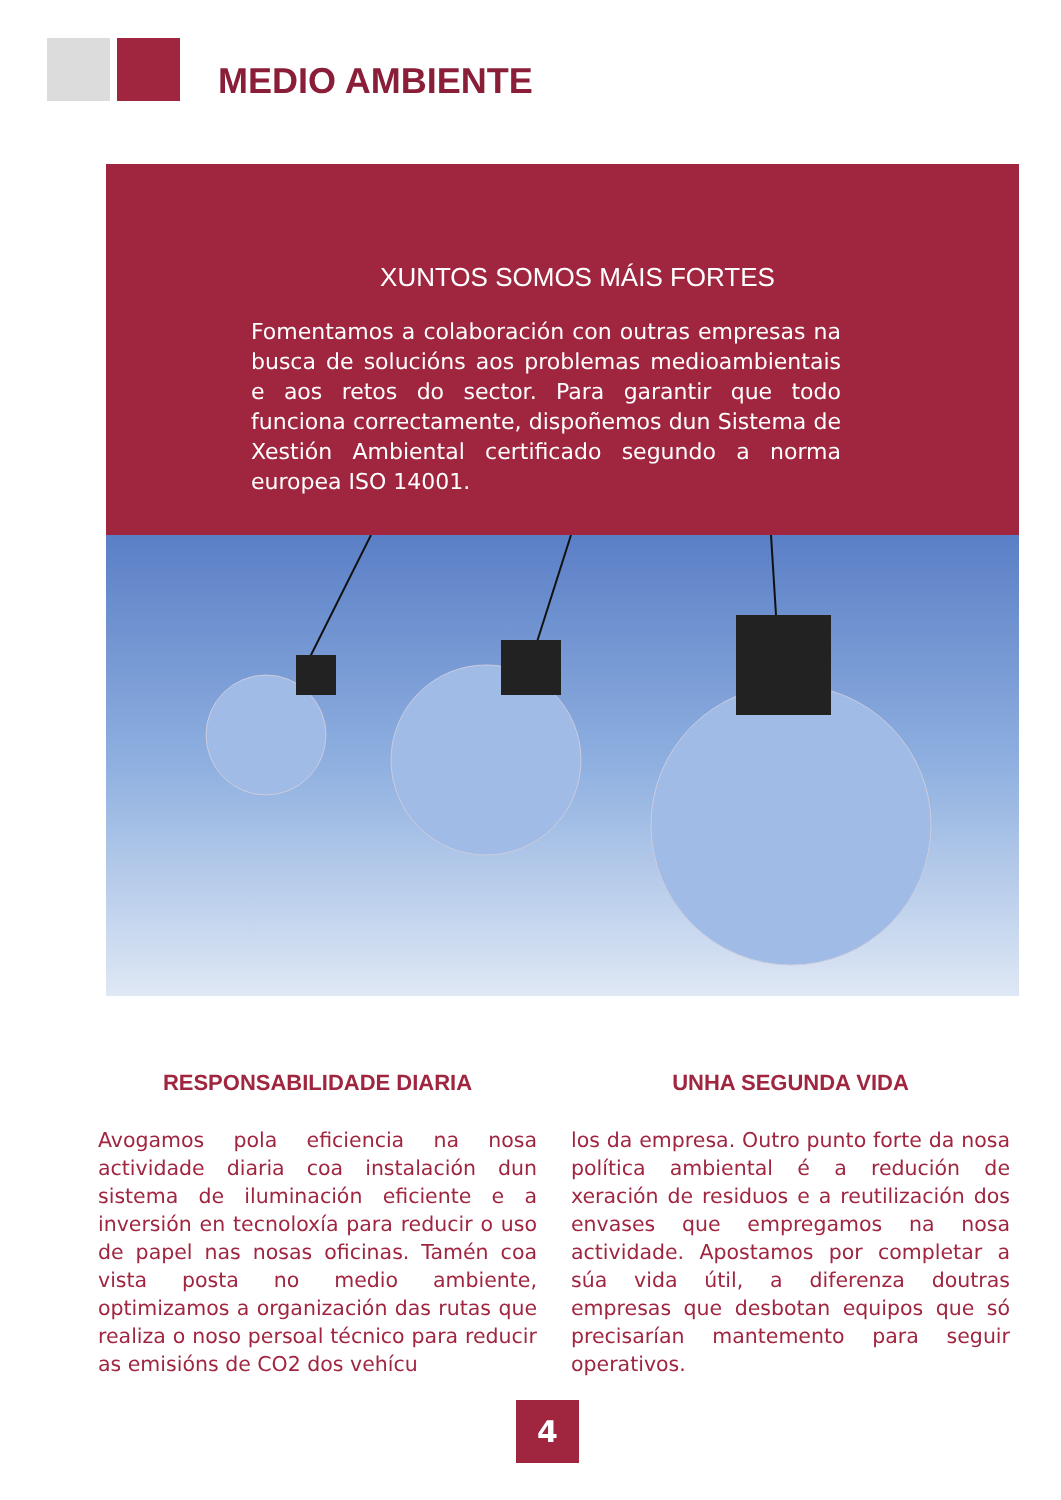MEDIO AMBIENTE
XUNTOS SOMOS MÁIS FORTES
Fomentamos a colaboración con outras empresas na busca de solucións aos problemas medioambientais e aos retos do sector. Para garantir que todo funciona correctamente, dispoñemos dun Sistema de Xestión Ambiental certificado segundo a norma europea ISO 14001.
RESPONSABILIDADE DIARIA
Avogamos pola eficiencia na nosa actividade diaria coa instalación dun sistema de iluminación eficiente e a inversión en tecnoloxía para reducir o uso de papel nas nosas oficinas. Tamén coa vista posta no medio ambiente, optimizamos a organización das rutas que realiza o noso persoal técnico para reducir as emisións de CO2 dos vehícu
UNHA SEGUNDA VIDA
los da empresa. Outro punto forte da nosa política ambiental é a redución de xeración de residuos e a reutilización dos envases que empregamos na nosa actividade. Apostamos por completar a súa vida útil, a diferenza doutras empresas que desbotan equipos que só precisarían mantemento para seguir operativos.
4